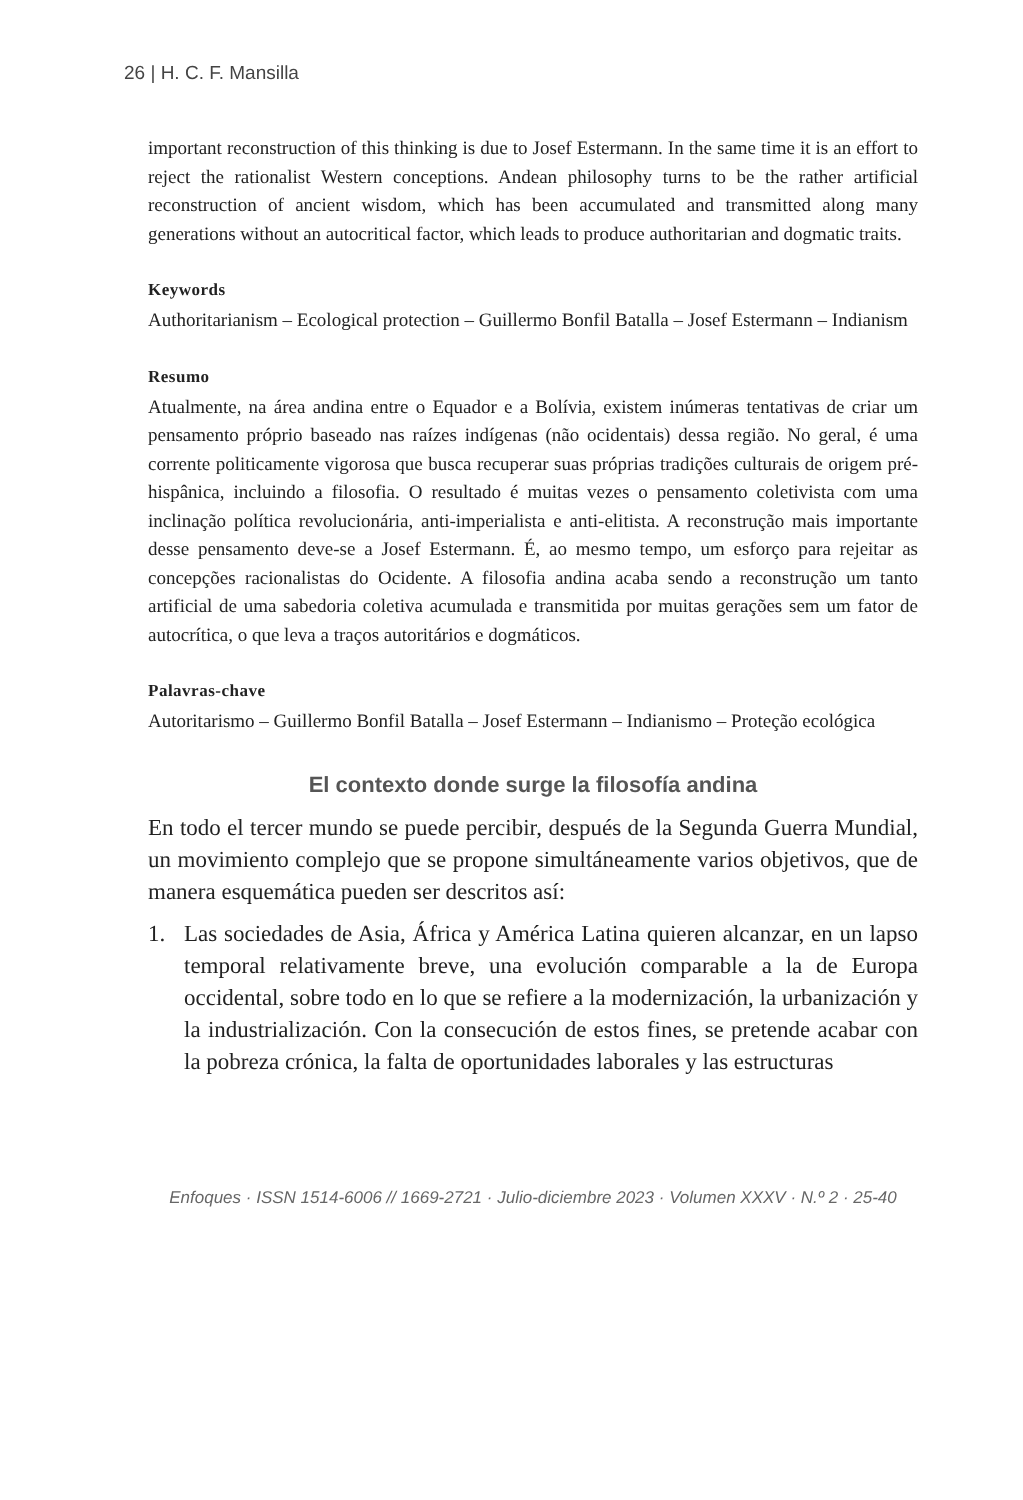26 | H. C. F. Mansilla
important reconstruction of this thinking is due to Josef Estermann. In the same time it is an effort to reject the rationalist Western conceptions. Andean philosophy turns to be the rather artificial reconstruction of ancient wisdom, which has been accumulated and transmitted along many generations without an autocritical factor, which leads to produce authoritarian and dogmatic traits.
Keywords
Authoritarianism – Ecological protection – Guillermo Bonfil Batalla – Josef Estermann – Indianism
Resumo
Atualmente, na área andina entre o Equador e a Bolívia, existem inúmeras tentativas de criar um pensamento próprio baseado nas raízes indígenas (não ocidentais) dessa região. No geral, é uma corrente politicamente vigorosa que busca recuperar suas próprias tradições culturais de origem pré-hispânica, incluindo a filosofia. O resultado é muitas vezes o pensamento coletivista com uma inclinação política revolucionária, anti-imperialista e anti-elitista. A reconstrução mais importante desse pensamento deve-se a Josef Estermann. É, ao mesmo tempo, um esforço para rejeitar as concepções racionalistas do Ocidente. A filosofia andina acaba sendo a reconstrução um tanto artificial de uma sabedoria coletiva acumulada e transmitida por muitas gerações sem um fator de autocrítica, o que leva a traços autoritários e dogmáticos.
Palavras-chave
Autoritarismo – Guillermo Bonfil Batalla – Josef Estermann – Indianismo – Proteção ecológica
El contexto donde surge la filosofía andina
En todo el tercer mundo se puede percibir, después de la Segunda Guerra Mundial, un movimiento complejo que se propone simultáneamente varios objetivos, que de manera esquemática pueden ser descritos así:
1. Las sociedades de Asia, África y América Latina quieren alcanzar, en un lapso temporal relativamente breve, una evolución comparable a la de Europa occidental, sobre todo en lo que se refiere a la modernización, la urbanización y la industrialización. Con la consecución de estos fines, se pretende acabar con la pobreza crónica, la falta de oportunidades laborales y las estructuras
Enfoques · ISSN 1514-6006 // 1669-2721 · Julio-diciembre 2023 · Volumen XXXV · N.º 2 · 25-40